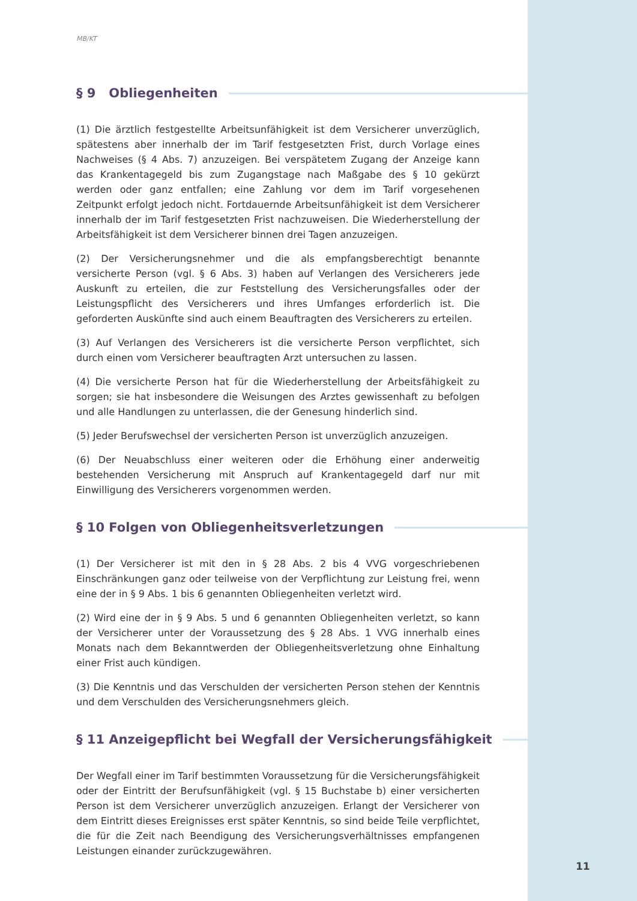MB/KT
§ 9 Obliegenheiten
(1) Die ärztlich festgestellte Arbeitsunfähigkeit ist dem Versicherer unverzüglich, spätestens aber innerhalb der im Tarif festgesetzten Frist, durch Vorlage eines Nachweises (§ 4 Abs. 7) anzuzeigen. Bei verspätetem Zugang der Anzeige kann das Krankentagegeld bis zum Zugangstage nach Maßgabe des § 10 gekürzt werden oder ganz entfallen; eine Zahlung vor dem im Tarif vorgesehenen Zeitpunkt erfolgt jedoch nicht. Fortdauernde Arbeitsunfähigkeit ist dem Versicherer innerhalb der im Tarif festgesetzten Frist nachzuweisen. Die Wiederherstellung der Arbeitsfähigkeit ist dem Versicherer binnen drei Tagen anzuzeigen.
(2) Der Versicherungsnehmer und die als empfangsberechtigt benannte versicherte Person (vgl. § 6 Abs. 3) haben auf Verlangen des Versicherers jede Auskunft zu erteilen, die zur Feststellung des Versicherungsfalles oder der Leistungspflicht des Versicherers und ihres Umfanges erforderlich ist. Die geforderten Auskünfte sind auch einem Beauftragten des Versicherers zu erteilen.
(3) Auf Verlangen des Versicherers ist die versicherte Person verpflichtet, sich durch einen vom Versicherer beauftragten Arzt untersuchen zu lassen.
(4) Die versicherte Person hat für die Wiederherstellung der Arbeitsfähigkeit zu sorgen; sie hat insbesondere die Weisungen des Arztes gewissenhaft zu befolgen und alle Handlungen zu unterlassen, die der Genesung hinderlich sind.
(5) Jeder Berufswechsel der versicherten Person ist unverzüglich anzuzeigen.
(6) Der Neuabschluss einer weiteren oder die Erhöhung einer anderweitig bestehenden Versicherung mit Anspruch auf Krankentagegeld darf nur mit Einwilligung des Versicherers vorgenommen werden.
§ 10 Folgen von Obliegenheitsverletzungen
(1) Der Versicherer ist mit den in § 28 Abs. 2 bis 4 VVG vorgeschriebenen Einschränkungen ganz oder teilweise von der Verpflichtung zur Leistung frei, wenn eine der in § 9 Abs. 1 bis 6 genannten Obliegenheiten verletzt wird.
(2) Wird eine der in § 9 Abs. 5 und 6 genannten Obliegenheiten verletzt, so kann der Versicherer unter der Voraussetzung des § 28 Abs. 1 VVG innerhalb eines Monats nach dem Bekanntwerden der Obliegenheitsverletzung ohne Einhaltung einer Frist auch kündigen.
(3) Die Kenntnis und das Verschulden der versicherten Person stehen der Kenntnis und dem Verschulden des Versicherungsnehmers gleich.
§ 11 Anzeigepflicht bei Wegfall der Versicherungsfähigkeit
Der Wegfall einer im Tarif bestimmten Voraussetzung für die Versicherungsfähigkeit oder der Eintritt der Berufsunfähigkeit (vgl. § 15 Buchstabe b) einer versicherten Person ist dem Versicherer unverzüglich anzuzeigen. Erlangt der Versicherer von dem Eintritt dieses Ereignisses erst später Kenntnis, so sind beide Teile verpflichtet, die für die Zeit nach Beendigung des Versicherungsverhältnisses empfangenen Leistungen einander zurückzugewähren.
11